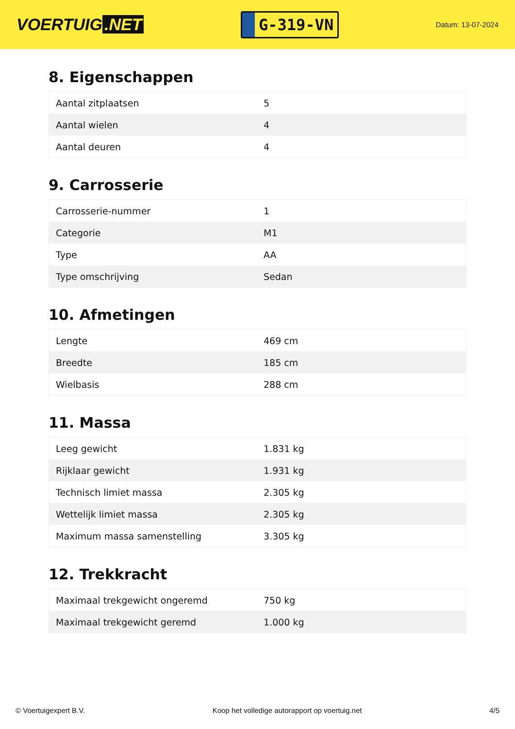VOERTUIG.NET
G-319-VN
Datum: 13-07-2024
8. Eigenschappen
| Aantal zitplaatsen | 5 |
| Aantal wielen | 4 |
| Aantal deuren | 4 |
9. Carrosserie
| Carrosserie-nummer | 1 |
| Categorie | M1 |
| Type | AA |
| Type omschrijving | Sedan |
10. Afmetingen
| Lengte | 469 cm |
| Breedte | 185 cm |
| Wielbasis | 288 cm |
11. Massa
| Leeg gewicht | 1.831 kg |
| Rijklaar gewicht | 1.931 kg |
| Technisch limiet massa | 2.305 kg |
| Wettelijk limiet massa | 2.305 kg |
| Maximum massa samenstelling | 3.305 kg |
12. Trekkracht
| Maximaal trekgewicht ongeremd | 750 kg |
| Maximaal trekgewicht geremd | 1.000 kg |
© Voertuigexpert B.V. Koop het volledige autorapport op voertuig.net 4/5